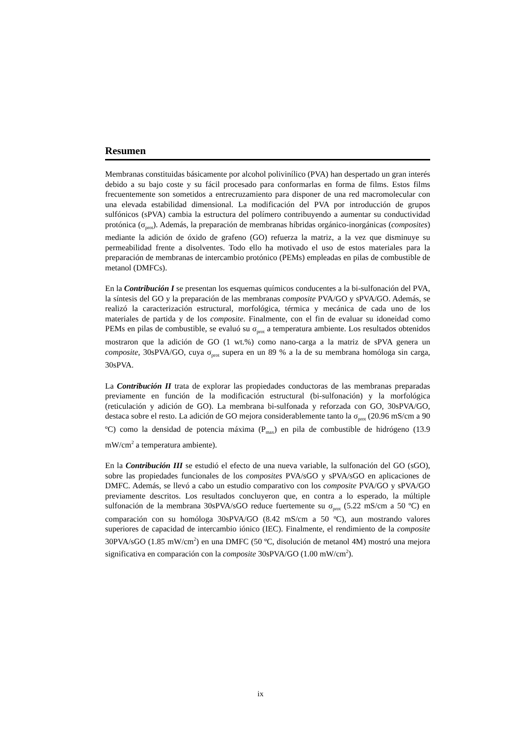Resumen
Membranas constituidas básicamente por alcohol polivinílico (PVA) han despertado un gran interés debido a su bajo coste y su fácil procesado para conformarlas en forma de films. Estos films frecuentemente son sometidos a entrecruzamiento para disponer de una red macromolecular con una elevada estabilidad dimensional. La modificación del PVA por introducción de grupos sulfónicos (sPVA) cambia la estructura del polímero contribuyendo a aumentar su conductividad protónica (σ<sub>prot</sub>). Además, la preparación de membranas híbridas orgánico-inorgánicas (composites) mediante la adición de óxido de grafeno (GO) refuerza la matriz, a la vez que disminuye su permeabilidad frente a disolventes. Todo ello ha motivado el uso de estos materiales para la preparación de membranas de intercambio protónico (PEMs) empleadas en pilas de combustible de metanol (DMFCs).
En la Contribución I se presentan los esquemas químicos conducentes a la bi-sulfonación del PVA, la síntesis del GO y la preparación de las membranas composite PVA/GO y sPVA/GO. Además, se realizó la caracterización estructural, morfológica, térmica y mecánica de cada uno de los materiales de partida y de los composite. Finalmente, con el fin de evaluar su idoneidad como PEMs en pilas de combustible, se evaluó su σ<sub>prot</sub> a temperatura ambiente. Los resultados obtenidos mostraron que la adición de GO (1 wt.%) como nano-carga a la matriz de sPVA genera un composite, 30sPVA/GO, cuya σ<sub>prot</sub> supera en un 89 % a la de su membrana homóloga sin carga, 30sPVA.
La Contribución II trata de explorar las propiedades conductoras de las membranas preparadas previamente en función de la modificación estructural (bi-sulfonación) y la morfológica (reticulación y adición de GO). La membrana bi-sulfonada y reforzada con GO, 30sPVA/GO, destaca sobre el resto. La adición de GO mejora considerablemente tanto la σ<sub>prot</sub> (20.96 mS/cm a 90 ºC) como la densidad de potencia máxima (P<sub>max</sub>) en pila de combustible de hidrógeno (13.9 mW/cm<sup>2</sup> a temperatura ambiente).
En la Contribución III se estudió el efecto de una nueva variable, la sulfonación del GO (sGO), sobre las propiedades funcionales de los composites PVA/sGO y sPVA/sGO en aplicaciones de DMFC. Además, se llevó a cabo un estudio comparativo con los composite PVA/GO y sPVA/GO previamente descritos. Los resultados concluyeron que, en contra a lo esperado, la múltiple sulfonación de la membrana 30sPVA/sGO reduce fuertemente su σ<sub>prot</sub> (5.22 mS/cm a 50 ºC) en comparación con su homóloga 30sPVA/GO (8.42 mS/cm a 50 ºC), aun mostrando valores superiores de capacidad de intercambio iónico (IEC). Finalmente, el rendimiento de la composite 30PVA/sGO (1.85 mW/cm<sup>2</sup>) en una DMFC (50 ºC, disolución de metanol 4M) mostró una mejora significativa en comparación con la composite 30sPVA/GO (1.00 mW/cm<sup>2</sup>).
ix